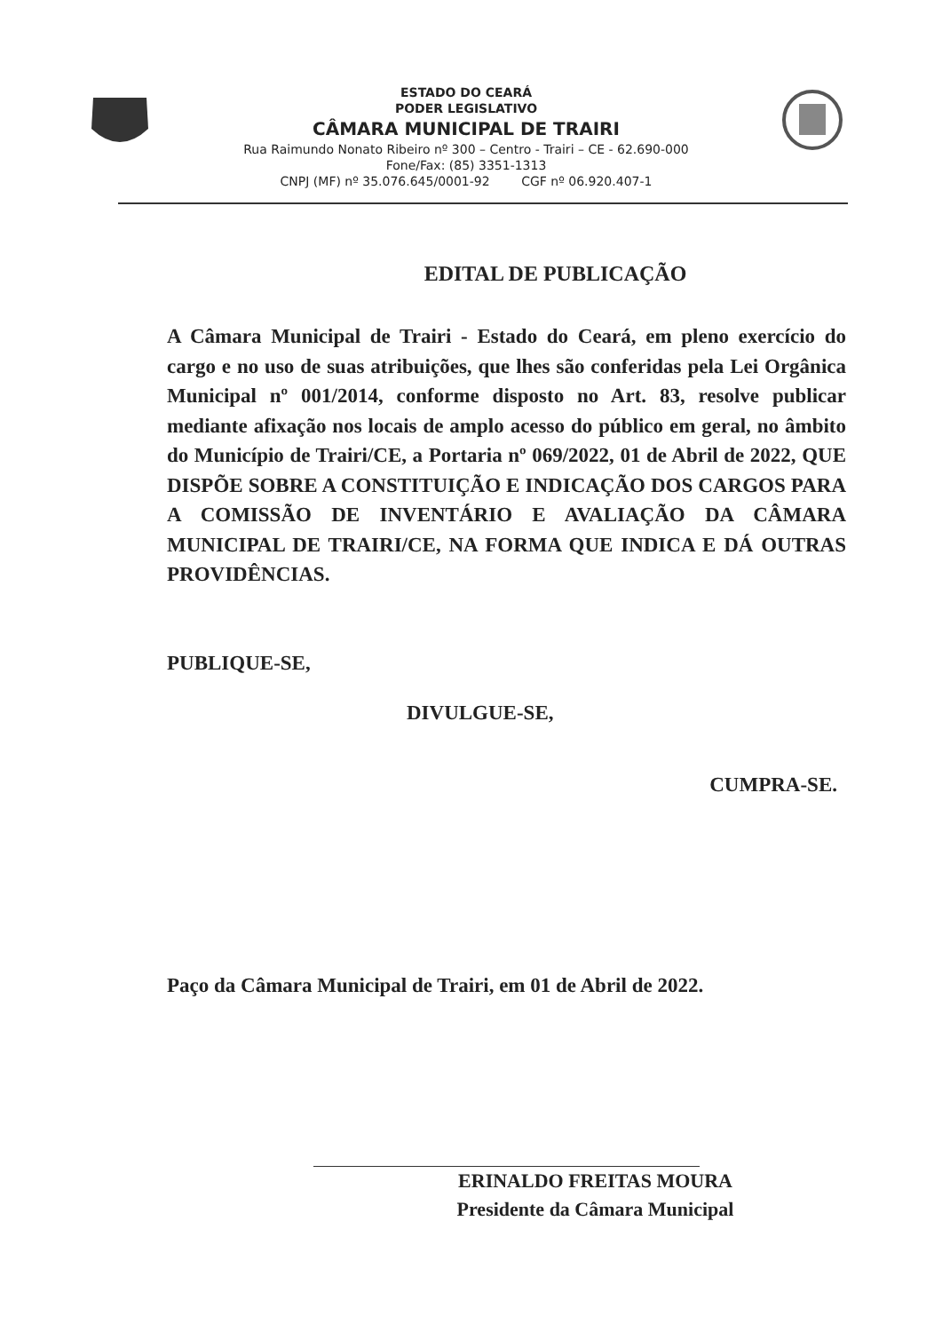ESTADO DO CEARÁ
PODER LEGISLATIVO
CÂMARA MUNICIPAL DE TRAIRI
Rua Raimundo Nonato Ribeiro nº 300 – Centro - Trairi – CE - 62.690-000
Fone/Fax: (85) 3351-1313
CNPJ (MF) nº 35.076.645/0001-92 CGF nº 06.920.407-1
EDITAL DE PUBLICAÇÃO
A Câmara Municipal de Trairi - Estado do Ceará, em pleno exercício do cargo e no uso de suas atribuições, que lhes são conferidas pela Lei Orgânica Municipal nº 001/2014, conforme disposto no Art. 83, resolve publicar mediante afixação nos locais de amplo acesso do público em geral, no âmbito do Município de Trairi/CE, a Portaria nº 069/2022, 01 de Abril de 2022, QUE DISPÕE SOBRE A CONSTITUIÇÃO E INDICAÇÃO DOS CARGOS PARA A COMISSÃO DE INVENTÁRIO E AVALIAÇÃO DA CÂMARA MUNICIPAL DE TRAIRI/CE, NA FORMA QUE INDICA E DÁ OUTRAS PROVIDÊNCIAS.
PUBLIQUE-SE,
DIVULGUE-SE,
CUMPRA-SE.
Paço da Câmara Municipal de Trairi, em 01 de Abril de 2022.
ERINALDO FREITAS MOURA
Presidente da Câmara Municipal